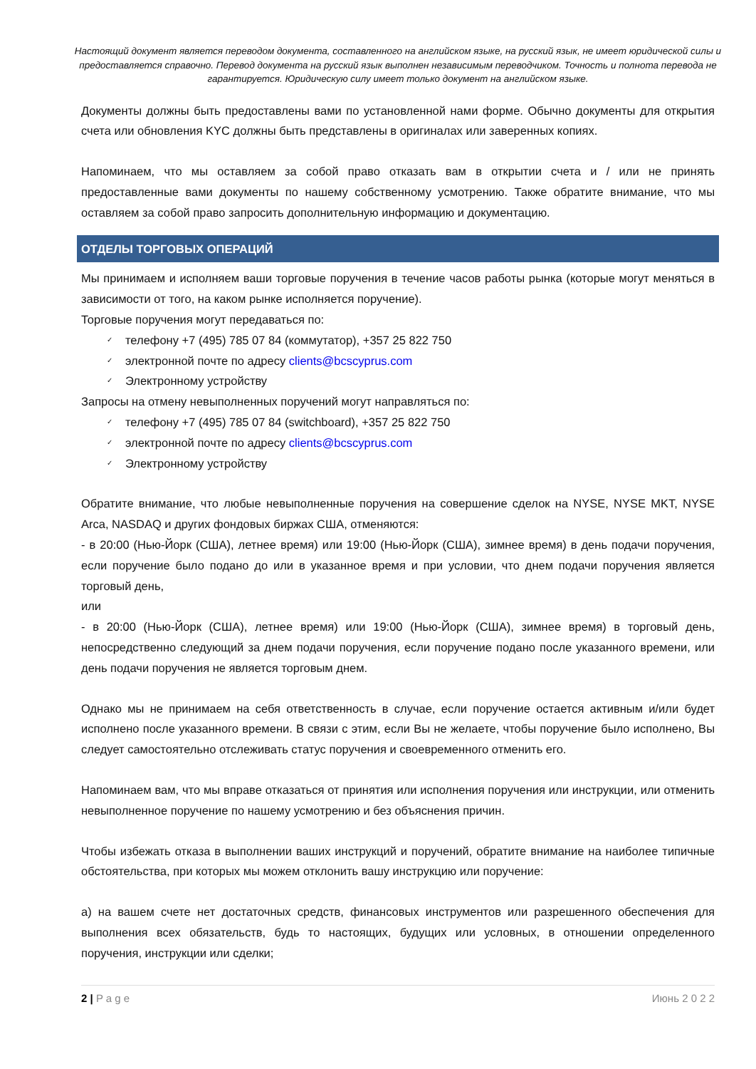Настоящий документ является переводом документа, составленного на английском языке, на русский язык, не имеет юридической силы и предоставляется справочно. Перевод документа на русский язык выполнен независимым переводчиком. Точность и полнота перевода не гарантируется. Юридическую силу имеет только документ на английском языке.
Документы должны быть предоставлены вами по установленной нами форме. Обычно документы для открытия счета или обновления KYC должны быть представлены в оригиналах или заверенных копиях.
Напоминаем, что мы оставляем за собой право отказать вам в открытии счета и / или не принять предоставленные вами документы по нашему собственному усмотрению. Также обратите внимание, что мы оставляем за собой право запросить дополнительную информацию и документацию.
ОТДЕЛЫ ТОРГОВЫХ ОПЕРАЦИЙ
Мы принимаем и исполняем ваши торговые поручения в течение часов работы рынка (которые могут меняться в зависимости от того, на каком рынке исполняется поручение).
Торговые поручения могут передаваться по:
✓ телефону +7 (495) 785 07 84 (коммутатор), +357 25 822 750
✓ электронной почте по адресу clients@bcscyprus.com
✓ Электронному устройству
Запросы на отмену невыполненных поручений могут направляться по:
✓ телефону +7 (495) 785 07 84 (switchboard), +357 25 822 750
✓ электронной почте по адресу clients@bcscyprus.com
✓ Электронному устройству
Обратите внимание, что любые невыполненные поручения на совершение сделок на NYSE, NYSE MKT, NYSE Arca, NASDAQ и других фондовых биржах США, отменяются:
- в 20:00 (Нью-Йорк (США), летнее время) или 19:00 (Нью-Йорк (США), зимнее время) в день подачи поручения, если поручение было подано до или в указанное время и при условии, что днем подачи поручения является торговый день,
или
- в 20:00 (Нью-Йорк (США), летнее время) или 19:00 (Нью-Йорк (США), зимнее время) в торговый день, непосредственно следующий за днем подачи поручения, если поручение подано после указанного времени, или день подачи поручения не является торговым днем.
Однако мы не принимаем на себя ответственность в случае, если поручение остается активным и/или будет исполнено после указанного времени. В связи с этим, если Вы не желаете, чтобы поручение было исполнено, Вы следует самостоятельно отслеживать статус поручения и своевременного отменить его.
Напоминаем вам, что мы вправе отказаться от принятия или исполнения поручения или инструкции, или отменить невыполненное поручение по нашему усмотрению и без объяснения причин.
Чтобы избежать отказа в выполнении ваших инструкций и поручений, обратите внимание на наиболее типичные обстоятельства, при которых мы можем отклонить вашу инструкцию или поручение:
a) на вашем счете нет достаточных средств, финансовых инструментов или разрешенного обеспечения для выполнения всех обязательств, будь то настоящих, будущих или условных, в отношении определенного поручения, инструкции или сделки;
2 | P a g e Июнь 2 0 2 2